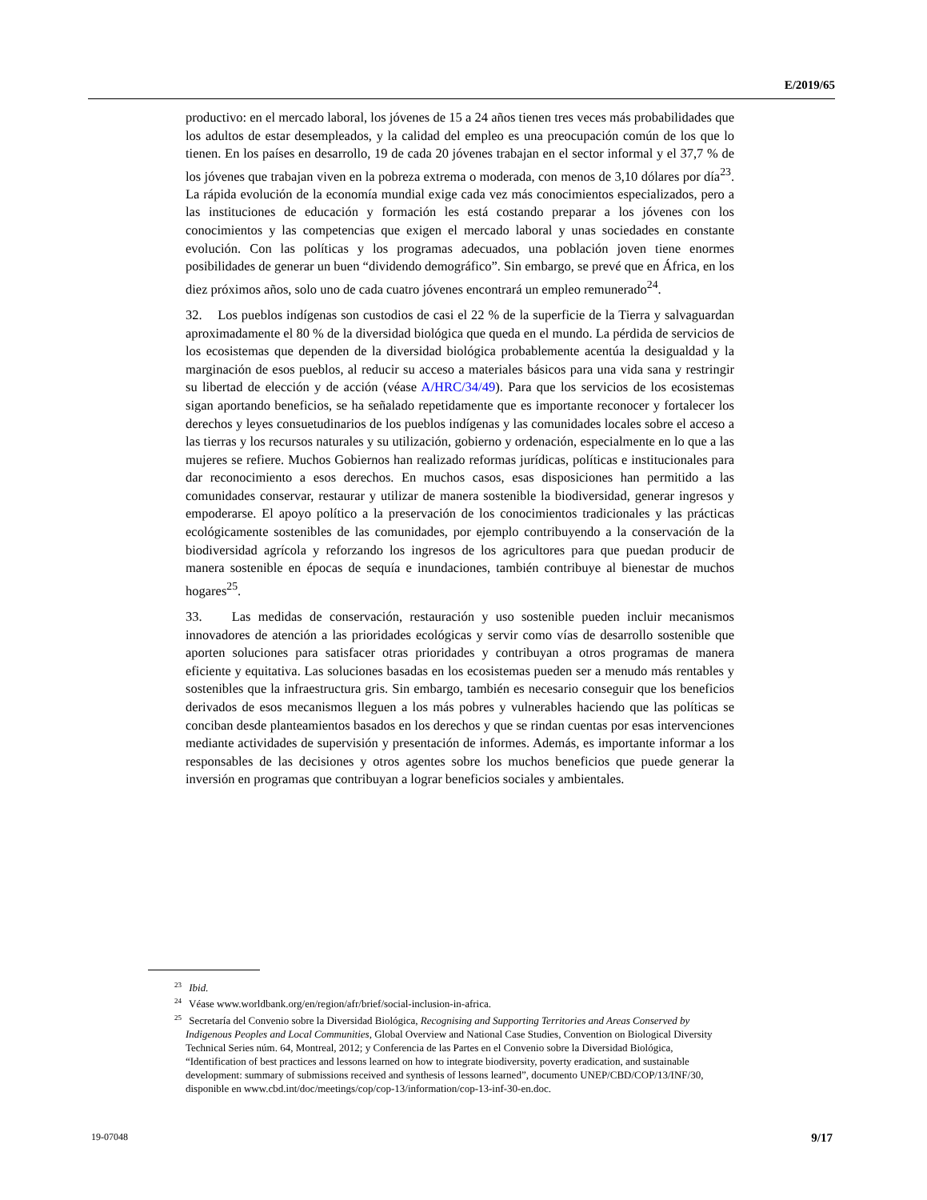E/2019/65
productivo: en el mercado laboral, los jóvenes de 15 a 24 años tienen tres veces más probabilidades que los adultos de estar desempleados, y la calidad del empleo es una preocupación común de los que lo tienen. En los países en desarrollo, 19 de cada 20 jóvenes trabajan en el sector informal y el 37,7 % de los jóvenes que trabajan viven en la pobreza extrema o moderada, con menos de 3,10 dólares por día<sup>23</sup>. La rápida evolución de la economía mundial exige cada vez más conocimientos especializados, pero a las instituciones de educación y formación les está costando preparar a los jóvenes con los conocimientos y las competencias que exigen el mercado laboral y unas sociedades en constante evolución. Con las políticas y los programas adecuados, una población joven tiene enormes posibilidades de generar un buen “dividendo demográfico”. Sin embargo, se prevé que en África, en los diez próximos años, solo uno de cada cuatro jóvenes encontrará un empleo remunerado<sup>24</sup>.
32. Los pueblos indígenas son custodios de casi el 22 % de la superficie de la Tierra y salvaguardan aproximadamente el 80 % de la diversidad biológica que queda en el mundo. La pérdida de servicios de los ecosistemas que dependen de la diversidad biológica probablemente acentúa la desigualdad y la marginación de esos pueblos, al reducir su acceso a materiales básicos para una vida sana y restringir su libertad de elección y de acción (véase A/HRC/34/49). Para que los servicios de los ecosistemas sigan aportando beneficios, se ha señalado repetidamente que es importante reconocer y fortalecer los derechos y leyes consuetudinarios de los pueblos indígenas y las comunidades locales sobre el acceso a las tierras y los recursos naturales y su utilización, gobierno y ordenación, especialmente en lo que a las mujeres se refiere. Muchos Gobiernos han realizado reformas jurídicas, políticas e institucionales para dar reconocimiento a esos derechos. En muchos casos, esas disposiciones han permitido a las comunidades conservar, restaurar y utilizar de manera sostenible la biodiversidad, generar ingresos y empoderarse. El apoyo político a la preservación de los conocimientos tradicionales y las prácticas ecológicamente sostenibles de las comunidades, por ejemplo contribuyendo a la conservación de la biodiversidad agrícola y reforzando los ingresos de los agricultores para que puedan producir de manera sostenible en épocas de sequía e inundaciones, también contribuye al bienestar de muchos hogares<sup>25</sup>.
33. Las medidas de conservación, restauración y uso sostenible pueden incluir mecanismos innovadores de atención a las prioridades ecológicas y servir como vías de desarrollo sostenible que aporten soluciones para satisfacer otras prioridades y contribuyan a otros programas de manera eficiente y equitativa. Las soluciones basadas en los ecosistemas pueden ser a menudo más rentables y sostenibles que la infraestructura gris. Sin embargo, también es necesario conseguir que los beneficios derivados de esos mecanismos lleguen a los más pobres y vulnerables haciendo que las políticas se conciban desde planteamientos basados en los derechos y que se rindan cuentas por esas intervenciones mediante actividades de supervisión y presentación de informes. Además, es importante informar a los responsables de las decisiones y otros agentes sobre los muchos beneficios que puede generar la inversión en programas que contribuyan a lograr beneficios sociales y ambientales.
<sup>23</sup> Ibid.
<sup>24</sup> Véase www.worldbank.org/en/region/afr/brief/social-inclusion-in-africa.
<sup>25</sup> Secretaría del Convenio sobre la Diversidad Biológica, Recognising and Supporting Territories and Areas Conserved by Indigenous Peoples and Local Communities, Global Overview and National Case Studies, Convention on Biological Diversity Technical Series núm. 64, Montreal, 2012; y Conferencia de las Partes en el Convenio sobre la Diversidad Biológica, “Identification of best practices and lessons learned on how to integrate biodiversity, poverty eradication, and sustainable development: summary of submissions received and synthesis of lessons learned”, documento UNEP/CBD/COP/13/INF/30, disponible en www.cbd.int/doc/meetings/cop/cop-13/information/cop-13-inf-30-en.doc.
19-07048 9/17